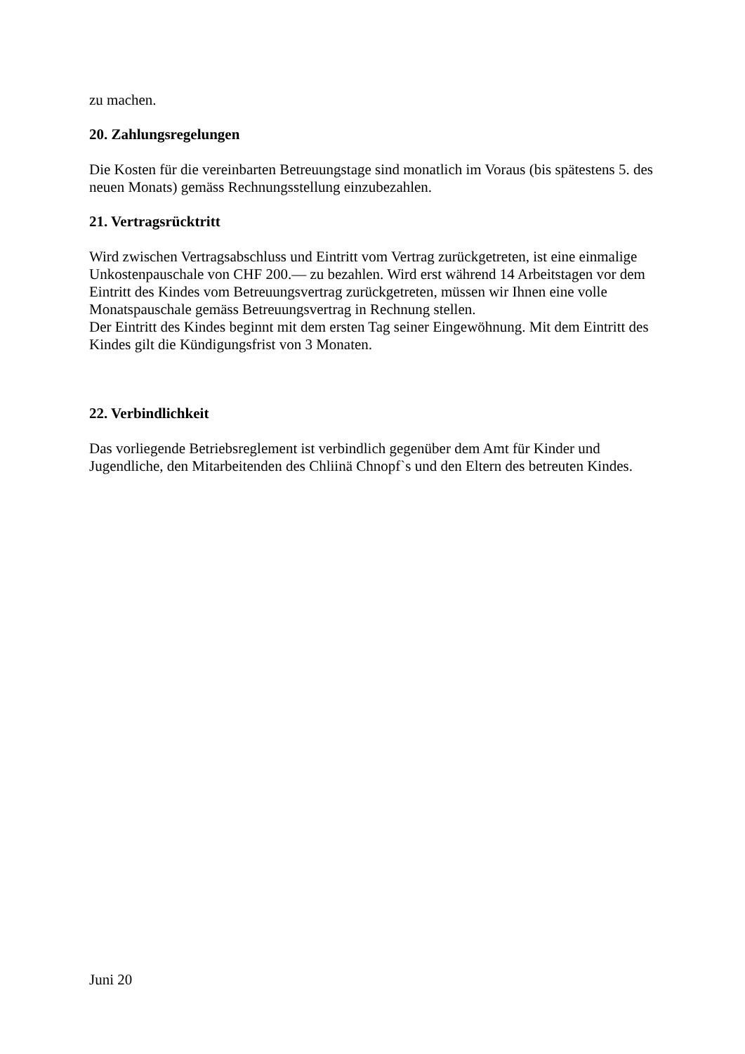zu machen.
20. Zahlungsregelungen
Die Kosten für die vereinbarten Betreuungstage sind monatlich im Voraus (bis spätestens 5. des neuen Monats) gemäss Rechnungsstellung einzubezahlen.
21. Vertragsrücktritt
Wird zwischen Vertragsabschluss und Eintritt vom Vertrag zurückgetreten, ist eine einmalige Unkostenpauschale von CHF 200.— zu bezahlen. Wird erst während 14 Arbeitstagen vor dem Eintritt des Kindes vom Betreuungsvertrag zurückgetreten, müssen wir Ihnen eine volle Monatspauschale gemäss Betreuungsvertrag in Rechnung stellen.
Der Eintritt des Kindes beginnt mit dem ersten Tag seiner Eingewöhnung. Mit dem Eintritt des Kindes gilt die Kündigungsfrist von 3 Monaten.
22. Verbindlichkeit
Das vorliegende Betriebsreglement ist verbindlich gegenüber dem Amt für Kinder und Jugendliche, den Mitarbeitenden des Chliinä Chnopf`s und den Eltern des betreuten Kindes.
Juni 20